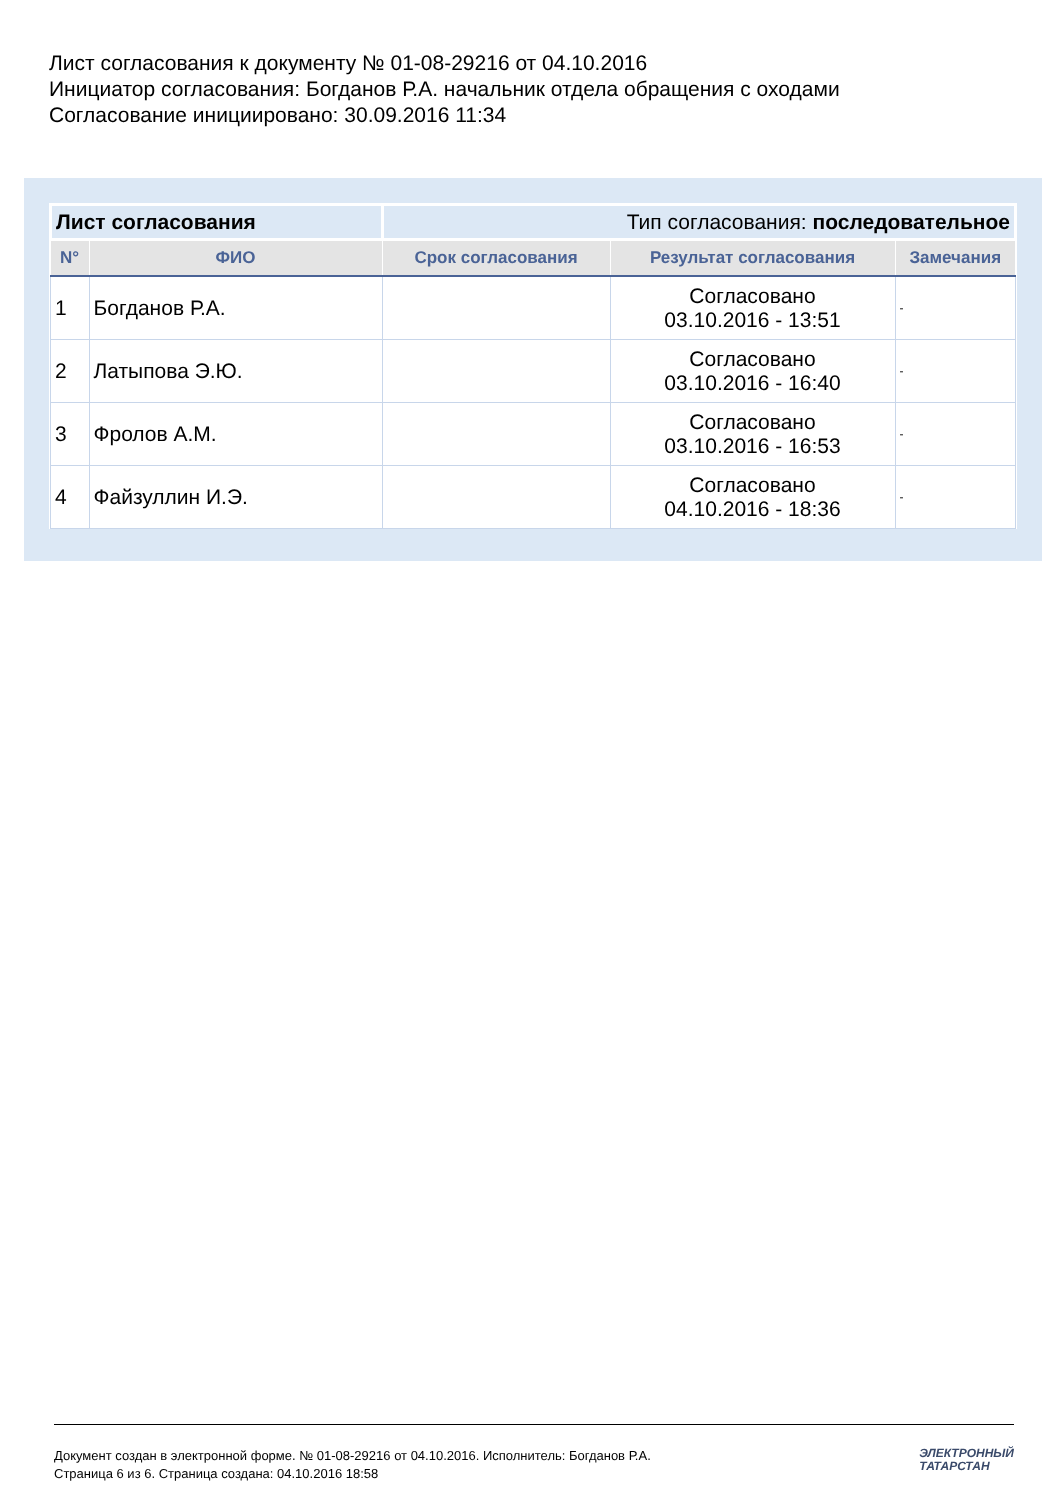Лист согласования к документу № 01-08-29216 от 04.10.2016
Инициатор согласования: Богданов Р.А. начальник отдела обращения с оходами
Согласование инициировано: 30.09.2016 11:34
| Лист согласования | | Тип согласования: последовательное | | |
| N° | ФИО | Срок согласования | Результат согласования | Замечания |
| 1 | Богданов Р.А. | | Согласовано 03.10.2016 - 13:51 | - |
| 2 | Латыпова Э.Ю. | | Согласовано 03.10.2016 - 16:40 | - |
| 3 | Фролов А.М. | | Согласовано 03.10.2016 - 16:53 | - |
| 4 | Файзуллин И.Э. | | Согласовано 04.10.2016 - 18:36 | - |
Документ создан в электронной форме. № 01-08-29216 от 04.10.2016. Исполнитель: Богданов Р.А.
Страница 6 из 6. Страница создана: 04.10.2016 18:58
ЭЛЕКТРОННЫЙ
ТАТАРСТАН